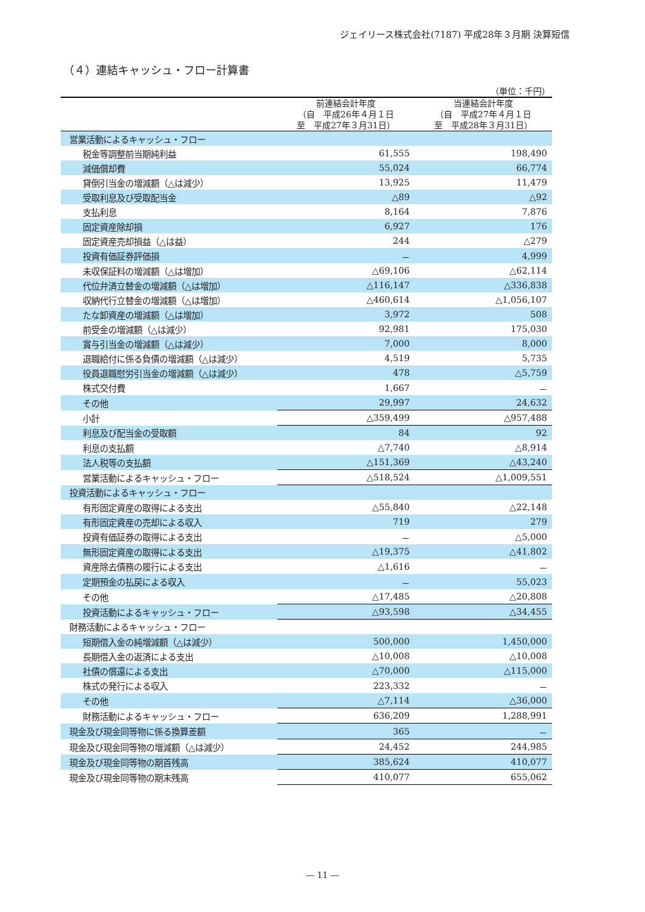ジェイリース株式会社(7187) 平成28年３月期 決算短信
（４）連結キャッシュ・フロー計算書
（単位：千円）
| | 前連結会計年度 （自 平成26年４月１日 至 平成27年３月31日） | 当連結会計年度 （自 平成27年４月１日 至 平成28年３月31日） |
| --- | --- | --- |
| 営業活動によるキャッシュ・フロー | | |
| 税金等調整前当期純利益 | 61,555 | 198,490 |
| 減価償却費 | 55,024 | 66,774 |
| 貸倒引当金の増減額（△は減少） | 13,925 | 11,479 |
| 受取利息及び受取配当金 | △89 | △92 |
| 支払利息 | 8,164 | 7,876 |
| 固定資産除却損 | 6,927 | 176 |
| 固定資産売却損益（△は益） | 244 | △279 |
| 投資有価証券評価損 | － | 4,999 |
| 未収保証料の増減額（△は増加） | △69,106 | △62,114 |
| 代位弁済立替金の増減額（△は増加） | △116,147 | △336,838 |
| 収納代行立替金の増減額（△は増加） | △460,614 | △1,056,107 |
| たな卸資産の増減額（△は増加） | 3,972 | 508 |
| 前受金の増減額（△は減少） | 92,981 | 175,030 |
| 賞与引当金の増減額（△は減少） | 7,000 | 8,000 |
| 退職給付に係る負債の増減額（△は減少） | 4,519 | 5,735 |
| 役員退職慰労引当金の増減額（△は減少） | 478 | △5,759 |
| 株式交付費 | 1,667 | － |
| その他 | 29,997 | 24,632 |
| 小計 | △359,499 | △957,488 |
| 利息及び配当金の受取額 | 84 | 92 |
| 利息の支払額 | △7,740 | △8,914 |
| 法人税等の支払額 | △151,369 | △43,240 |
| 営業活動によるキャッシュ・フロー | △518,524 | △1,009,551 |
| 投資活動によるキャッシュ・フロー | | |
| 有形固定資産の取得による支出 | △55,840 | △22,148 |
| 有形固定資産の売却による収入 | 719 | 279 |
| 投資有価証券の取得による支出 | － | △5,000 |
| 無形固定資産の取得による支出 | △19,375 | △41,802 |
| 資産除去債務の履行による支出 | △1,616 | － |
| 定期預金の払戻による収入 | － | 55,023 |
| その他 | △17,485 | △20,808 |
| 投資活動によるキャッシュ・フロー | △93,598 | △34,455 |
| 財務活動によるキャッシュ・フロー | | |
| 短期借入金の純増減額（△は減少） | 500,000 | 1,450,000 |
| 長期借入金の返済による支出 | △10,008 | △10,008 |
| 社債の償還による支出 | △70,000 | △115,000 |
| 株式の発行による収入 | 223,332 | － |
| その他 | △7,114 | △36,000 |
| 財務活動によるキャッシュ・フロー | 636,209 | 1,288,991 |
| 現金及び現金同等物に係る換算差額 | 365 | － |
| 現金及び現金同等物の増減額（△は減少） | 24,452 | 244,985 |
| 現金及び現金同等物の期首残高 | 385,624 | 410,077 |
| 現金及び現金同等物の期末残高 | 410,077 | 655,062 |
― 11 ―